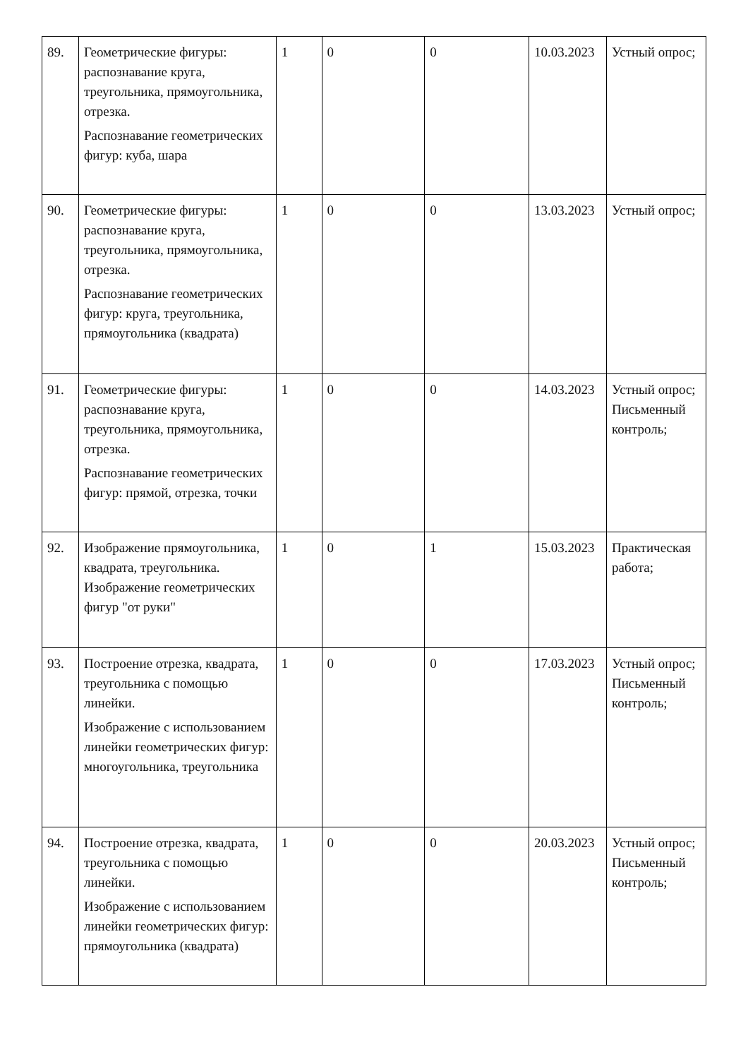| 89. | Геометрические фигуры: распознавание круга, треугольника, прямоугольника, отрезка. Распознавание геометрических фигур: куба, шара | 1 | 0 | 0 | 10.03.2023 | Устный опрос; |
| 90. | Геометрические фигуры: распознавание круга, треугольника, прямоугольника, отрезка. Распознавание геометрических фигур: круга, треугольника, прямоугольника (квадрата) | 1 | 0 | 0 | 13.03.2023 | Устный опрос; |
| 91. | Геометрические фигуры: распознавание круга, треугольника, прямоугольника, отрезка. Распознавание геометрических фигур: прямой, отрезка, точки | 1 | 0 | 0 | 14.03.2023 | Устный опрос; Письменный контроль; |
| 92. | Изображение прямоугольника, квадрата, треугольника. Изображение геометрических фигур "от руки" | 1 | 0 | 1 | 15.03.2023 | Практическая работа; |
| 93. | Построение отрезка, квадрата, треугольника с помощью линейки. Изображение с использованием линейки геометрических фигур: многоугольника, треугольника | 1 | 0 | 0 | 17.03.2023 | Устный опрос; Письменный контроль; |
| 94. | Построение отрезка, квадрата, треугольника с помощью линейки. Изображение с использованием линейки геометрических фигур: прямоугольника (квадрата) | 1 | 0 | 0 | 20.03.2023 | Устный опрос; Письменный контроль; |